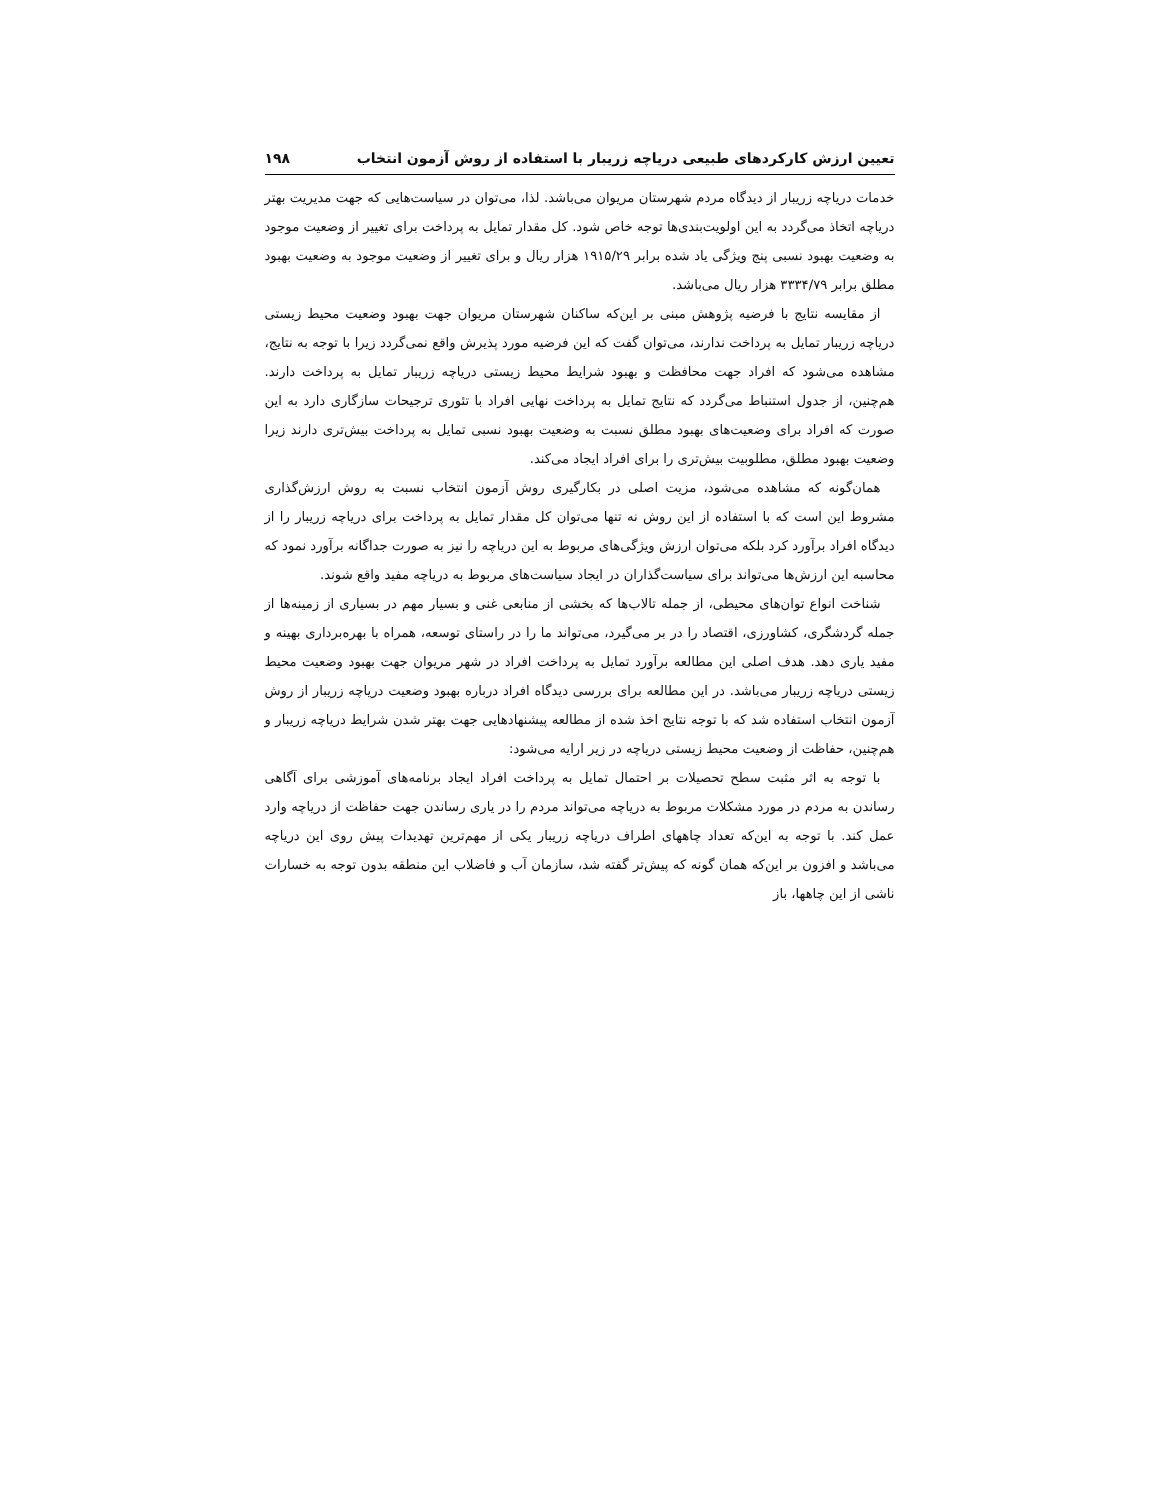تعیین ارزش کارکردهای طبیعی دریاچه زریبار با استفاده از روش آزمون انتخاب ۱۹۸
خدمات دریاچه زریبار از دیدگاه مردم شهرستان مریوان می‌باشد. لذا، می‌توان در سیاست‌هایی که جهت مدیریت بهتر دریاچه اتخاذ می‌گردد به این اولویت‌بندی‌ها توجه خاص شود. کل مقدار تمایل به پرداخت برای تغییر از وضعیت موجود به وضعیت بهبود نسبی پنج ویژگی یاد شده برابر ۱۹۱۵/۲۹ هزار ریال و برای تغییر از وضعیت موجود به وضعیت بهبود مطلق برابر ۳۳۳۴/۷۹ هزار ریال می‌باشد.
از مقایسه نتایج با فرضیه پژوهش مبنی بر این‌که ساکنان شهرستان مریوان جهت بهبود وضعیت محیط زیستی دریاچه زریبار تمایل به پرداخت ندارند، می‌توان گفت که این فرضیه مورد پذیرش واقع نمی‌گردد زیرا با توجه به نتایج، مشاهده می‌شود که افراد جهت محافظت و بهبود شرایط محیط زیستی دریاچه زریبار تمایل به پرداخت دارند. هم‌چنین، از جدول استنباط می‌گردد که نتایج تمایل به پرداخت نهایی افراد با تئوری ترجیحات سازگاری دارد به این صورت که افراد برای وضعیت‌های بهبود مطلق نسبت به وضعیت بهبود نسبی تمایل به پرداخت بیش‌تری دارند زیرا وضعیت بهبود مطلق، مطلوبیت بیش‌تری را برای افراد ایجاد می‌کند.
همان‌گونه که مشاهده می‌شود، مزیت اصلی در بکارگیری روش آزمون انتخاب نسبت به روش ارزش‌گذاری مشروط این است که با استفاده از این روش نه تنها می‌توان کل مقدار تمایل به پرداخت برای دریاچه زریبار را از دیدگاه افراد برآورد کرد بلکه می‌توان ارزش ویژگی‌های مربوط به این دریاچه را نیز به صورت جداگانه برآورد نمود که محاسبه این ارزش‌ها می‌تواند برای سیاست‌گذاران در ایجاد سیاست‌های مربوط به دریاچه مفید واقع شوند.
شناخت انواع توان‌های محیطی، از جمله تالاب‌ها که بخشی از منابعی غنی و بسیار مهم در بسیاری از زمینه‌ها از جمله گردشگری، کشاورزی، اقتصاد را در بر می‌گیرد، می‌تواند ما را در راستای توسعه، همراه با بهره‌برداری بهینه و مفید یاری دهد. هدف اصلی این مطالعه برآورد تمایل به پرداخت افراد در شهر مریوان جهت بهبود وضعیت محیط زیستی دریاچه زریبار می‌باشد. در این مطالعه برای بررسی دیدگاه افراد درباره بهبود وضعیت دریاچه زریبار از روش آزمون انتخاب استفاده شد که با توجه نتایج اخذ شده از مطالعه پیشنهادهایی جهت بهتر شدن شرایط دریاچه زریبار و هم‌چنین، حفاظت از وضعیت محیط زیستی دریاچه در زیر ارایه می‌شود:
با توجه به اثر مثبت سطح تحصیلات بر احتمال تمایل به پرداخت افراد ایجاد برنامه‌های آموزشی برای آگاهی رساندن به مردم در مورد مشکلات مربوط به دریاچه می‌تواند مردم را در یاری رساندن جهت حفاظت از دریاچه وارد عمل کند. با توجه به این‌که تعداد چاههای اطراف دریاچه زریبار یکی از مهم‌ترین تهدیدات پیش روی این دریاچه می‌باشد و افزون بر این‌که همان گونه که پیش‌تر گفته شد، سازمان آب و فاضلاب این منطقه بدون توجه به خسارات ناشی از این چاهها، باز